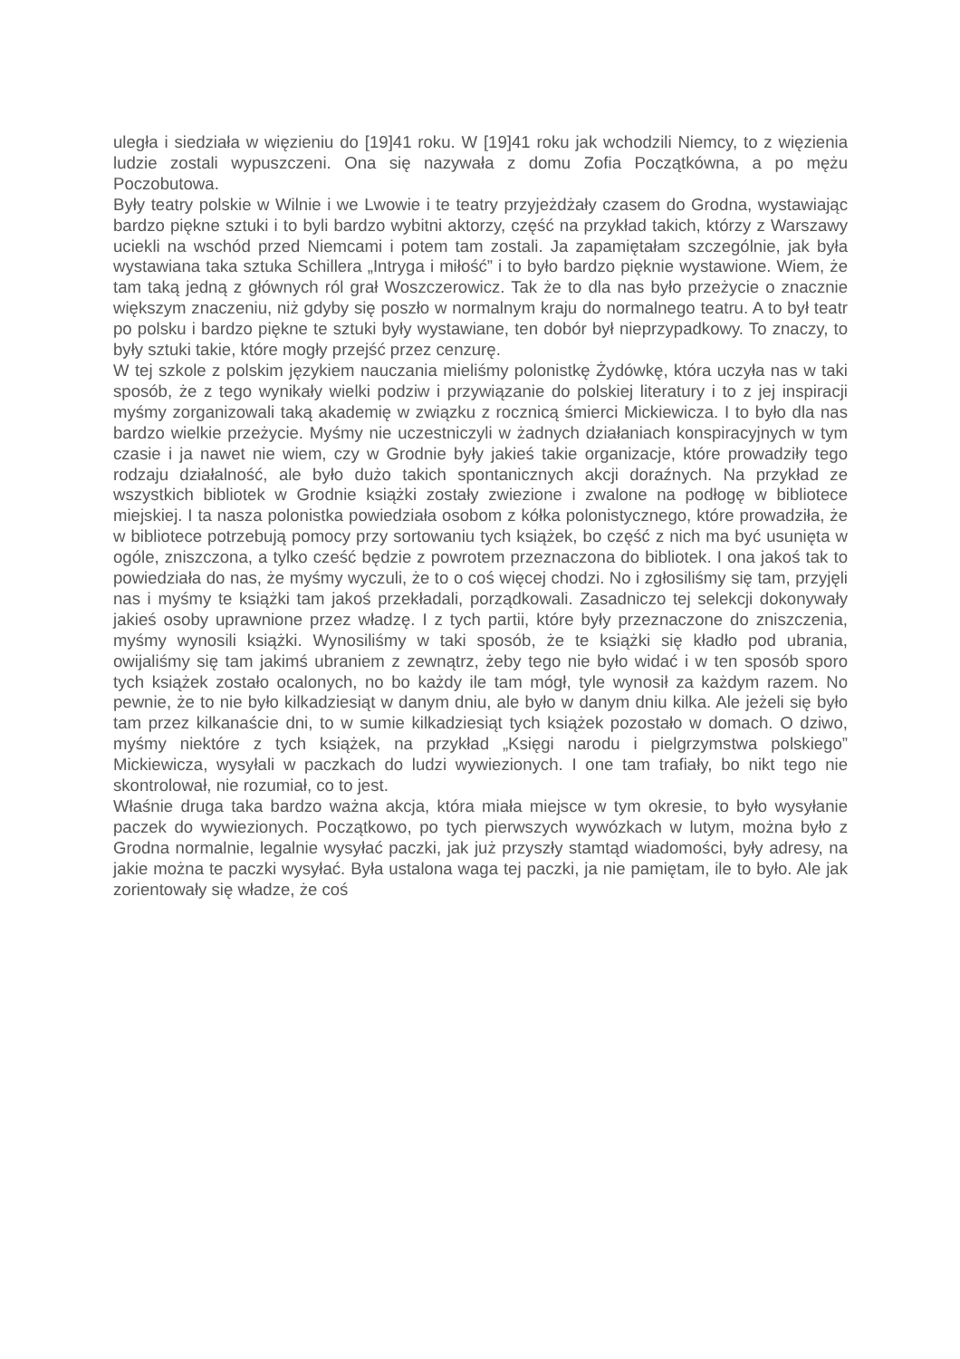uległa i siedziała w więzieniu do [19]41 roku. W [19]41 roku jak wchodzili Niemcy, to z więzienia ludzie zostali wypuszczeni. Ona się nazywała z domu Zofia Początkówna, a po mężu Poczobutowa.
Były teatry polskie w Wilnie i we Lwowie i te teatry przyjeżdżały czasem do Grodna, wystawiając bardzo piękne sztuki i to byli bardzo wybitni aktorzy, część na przykład takich, którzy z Warszawy uciekli na wschód przed Niemcami i potem tam zostali. Ja zapamiętałam szczególnie, jak była wystawiana taka sztuka Schillera „Intryga i miłość” i to było bardzo pięknie wystawione. Wiem, że tam taką jedną z głównych ról grał Woszczerowicz. Tak że to dla nas było przeżycie o znacznie większym znaczeniu, niż gdyby się poszło w normalnym kraju do normalnego teatru. A to był teatr po polsku i bardzo piękne te sztuki były wystawiane, ten dobór był nieprzypadkowy. To znaczy, to były sztuki takie, które mogły przejść przez cenzurę.
W tej szkole z polskim językiem nauczania mieliśmy polonistkę Żydówkę, która uczyła nas w taki sposób, że z tego wynikały wielki podziw i przywiązanie do polskiej literatury i to z jej inspiracji myśmy zorganizowali taką akademię w związku z rocznicą śmierci Mickiewicza. I to było dla nas bardzo wielkie przeżycie. Myśmy nie uczestniczyli w żadnych działaniach konspiracyjnych w tym czasie i ja nawet nie wiem, czy w Grodnie były jakieś takie organizacje, które prowadziły tego rodzaju działalność, ale było dużo takich spontanicznych akcji doraźnych. Na przykład ze wszystkich bibliotek w Grodnie książki zostały zwiezione i zwalone na podłogę w bibliotece miejskiej. I ta nasza polonistka powiedziała osobom z kółka polonistycznego, które prowadziła, że w bibliotece potrzebują pomocy przy sortowaniu tych książek, bo część z nich ma być usunięta w ogóle, zniszczona, a tylko cześć będzie z powrotem przeznaczona do bibliotek. I ona jakoś tak to powiedziała do nas, że myśmy wyczuli, że to o coś więcej chodzi. No i zgłosiliśmy się tam, przyjęli nas i myśmy te książki tam jakoś przekładali, porządkowali. Zasadniczo tej selekcji dokonywały jakieś osoby uprawnione przez władzę. I z tych partii, które były przeznaczone do zniszczenia, myśmy wynosili książki. Wynosiliśmy w taki sposób, że te książki się kładło pod ubrania, owijaliśmy się tam jakimś ubraniem z zewnątrz, żeby tego nie było widać i w ten sposób sporo tych książek zostało ocalonych, no bo każdy ile tam mógł, tyle wynosił za każdym razem. No pewnie, że to nie było kilkadziesiąt w danym dniu, ale było w danym dniu kilka. Ale jeżeli się było tam przez kilkanaście dni, to w sumie kilkadziesiąt tych książek pozostało w domach. O dziwo, myśmy niektóre z tych książek, na przykład „Księgi narodu i pielgrzymstwa polskiego” Mickiewicza, wysyłali w paczkach do ludzi wywiezionych. I one tam trafiały, bo nikt tego nie skontrolował, nie rozumiał, co to jest.
Właśnie druga taka bardzo ważna akcja, która miała miejsce w tym okresie, to było wysyłanie paczek do wywiezionych. Początkowo, po tych pierwszych wywózkach w lutym, można było z Grodna normalnie, legalnie wysyłać paczki, jak już przyszły stamtąd wiadomości, były adresy, na jakie można te paczki wysyłać. Była ustalona waga tej paczki, ja nie pamiętam, ile to było. Ale jak zorientowały się władze, że coś